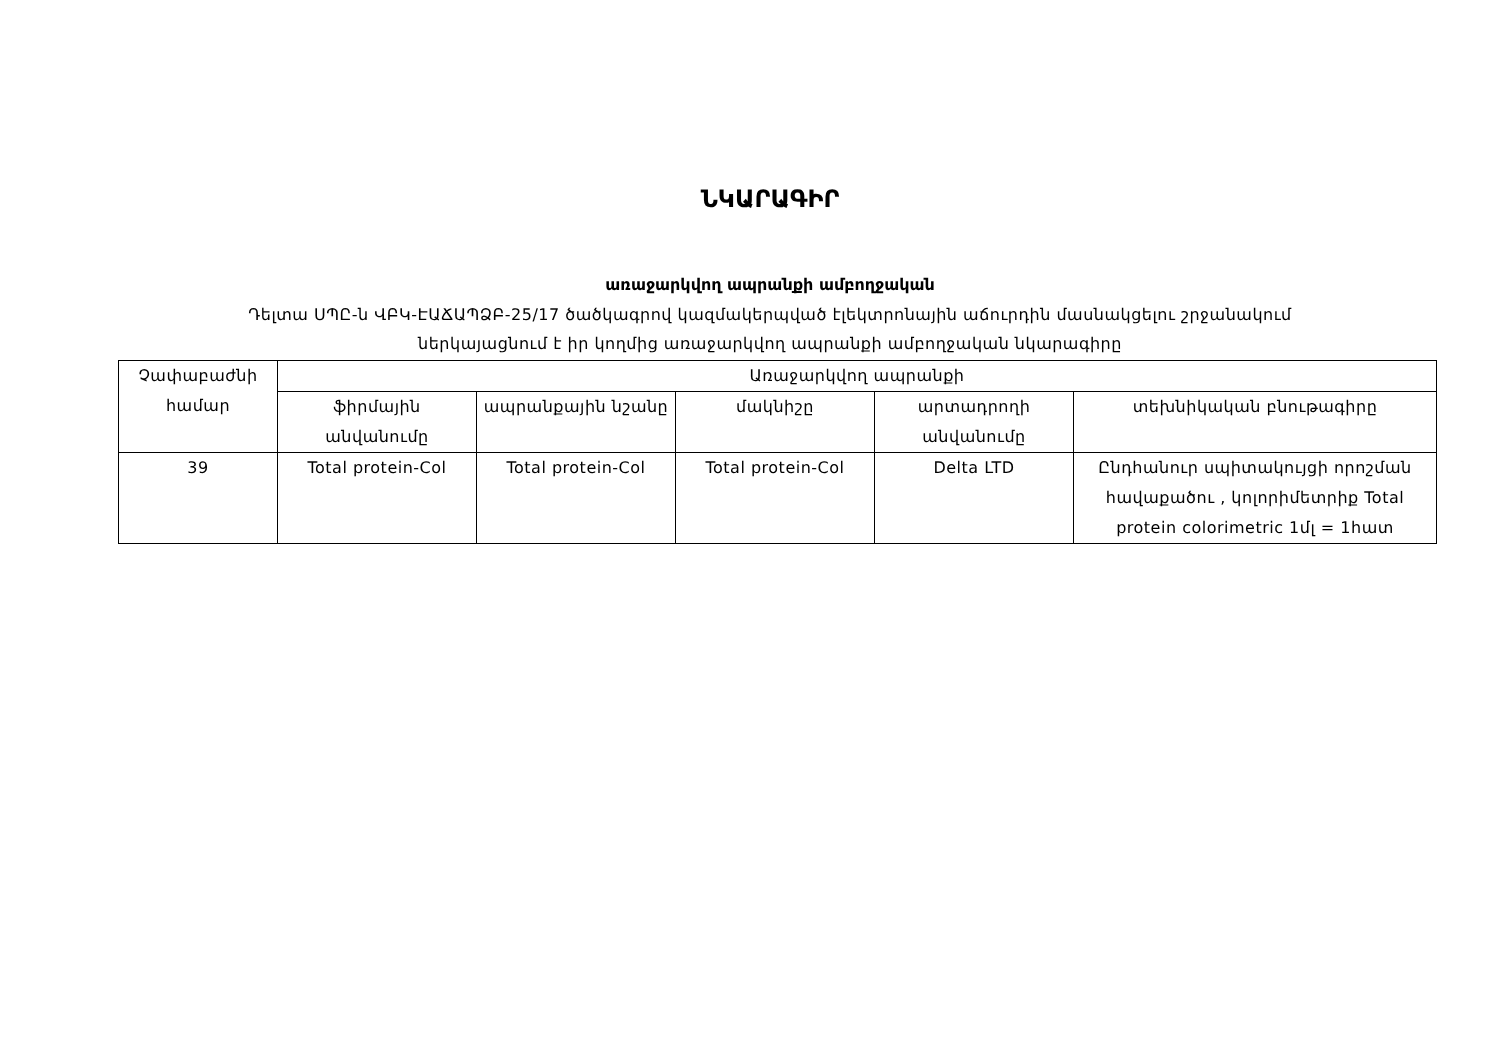ՆԿԱՐԱԳԻՐ
առաջարկվող ապրանքի ամբողջական
Դելտա ՍՊԸ-ն ՎԲԿ-ԷԱՃԱՊՁԲ-25/17 ծածկագրով կազմակերպված էլեկտրոնային աճուրդին մասնակցելու շրջանակում
ներկայացնում է իր կողմից առաջարկվող ապրանքի ամբողջական նկարագիրը
| Չափաբաժնի համար | Առաջարկվող ապրանքի | | | | |
| --- | --- | --- | --- | --- | --- |
| | ֆիրմային անվանումը | ապրանքային նշանը | մակնիշը | արտադրողի անվանումը | տեխնիկական բնութագիրը |
| 39 | Total protein-Col | Total protein-Col | Total protein-Col | Delta LTD | Ընդհանուր սպիտակույցի որոշման հավաքածու , կոլորիմետրիք Total protein colorimetric 1մլ = 1հատ |